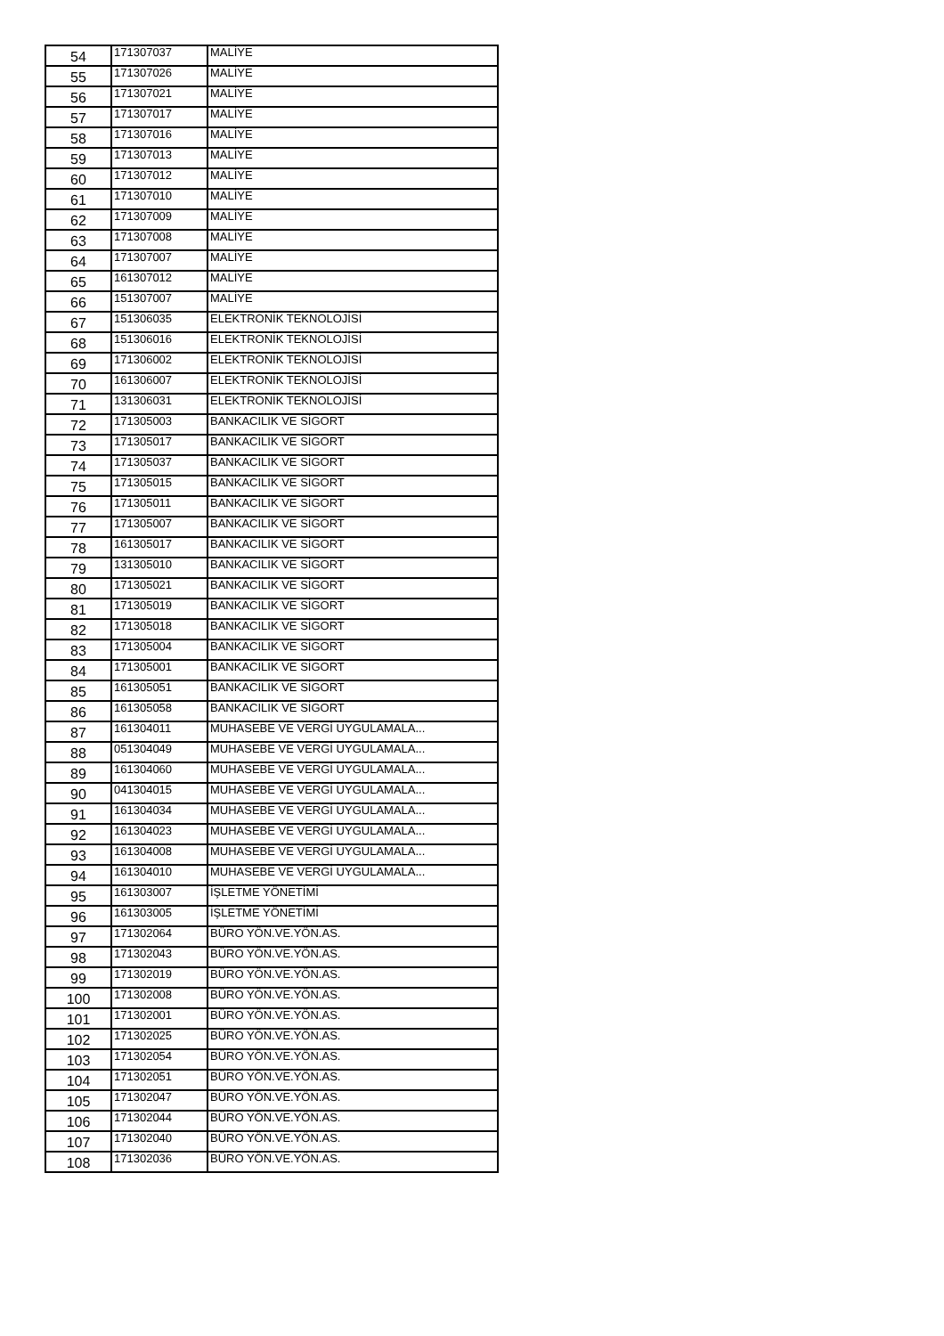| 54 | 171307037 | MALİYE |
| 55 | 171307026 | MALİYE |
| 56 | 171307021 | MALİYE |
| 57 | 171307017 | MALİYE |
| 58 | 171307016 | MALİYE |
| 59 | 171307013 | MALİYE |
| 60 | 171307012 | MALİYE |
| 61 | 171307010 | MALİYE |
| 62 | 171307009 | MALİYE |
| 63 | 171307008 | MALİYE |
| 64 | 171307007 | MALİYE |
| 65 | 161307012 | MALİYE |
| 66 | 151307007 | MALİYE |
| 67 | 151306035 | ELEKTRONİK TEKNOLOJİSİ |
| 68 | 151306016 | ELEKTRONİK TEKNOLOJİSİ |
| 69 | 171306002 | ELEKTRONİK TEKNOLOJİSİ |
| 70 | 161306007 | ELEKTRONİK TEKNOLOJİSİ |
| 71 | 131306031 | ELEKTRONİK TEKNOLOJİSİ |
| 72 | 171305003 | BANKACILIK VE SİGORT |
| 73 | 171305017 | BANKACILIK VE SİGORT |
| 74 | 171305037 | BANKACILIK VE SİGORT |
| 75 | 171305015 | BANKACILIK VE SİGORT |
| 76 | 171305011 | BANKACILIK VE SİGORT |
| 77 | 171305007 | BANKACILIK VE SİGORT |
| 78 | 161305017 | BANKACILIK VE SİGORT |
| 79 | 131305010 | BANKACILIK VE SİGORT |
| 80 | 171305021 | BANKACILIK VE SİGORT |
| 81 | 171305019 | BANKACILIK VE SİGORT |
| 82 | 171305018 | BANKACILIK VE SİGORT |
| 83 | 171305004 | BANKACILIK VE SİGORT |
| 84 | 171305001 | BANKACILIK VE SİGORT |
| 85 | 161305051 | BANKACILIK VE SİGORT |
| 86 | 161305058 | BANKACILIK VE SİGORT |
| 87 | 161304011 | MUHASEBE VE VERGİ UYGULAMALA... |
| 88 | 051304049 | MUHASEBE VE VERGİ UYGULAMALA... |
| 89 | 161304060 | MUHASEBE VE VERGİ UYGULAMALA... |
| 90 | 041304015 | MUHASEBE VE VERGİ UYGULAMALA... |
| 91 | 161304034 | MUHASEBE VE VERGİ UYGULAMALA... |
| 92 | 161304023 | MUHASEBE VE VERGİ UYGULAMALA... |
| 93 | 161304008 | MUHASEBE VE VERGİ UYGULAMALA... |
| 94 | 161304010 | MUHASEBE VE VERGİ UYGULAMALA... |
| 95 | 161303007 | İŞLETME YÖNETİMİ |
| 96 | 161303005 | İŞLETME YÖNETİMİ |
| 97 | 171302064 | BÜRO YÖN.VE.YÖN.AS. |
| 98 | 171302043 | BÜRO YÖN.VE.YÖN.AS. |
| 99 | 171302019 | BÜRO YÖN.VE.YÖN.AS. |
| 100 | 171302008 | BÜRO YÖN.VE.YÖN.AS. |
| 101 | 171302001 | BÜRO YÖN.VE.YÖN.AS. |
| 102 | 171302025 | BÜRO YÖN.VE.YÖN.AS. |
| 103 | 171302054 | BÜRO YÖN.VE.YÖN.AS. |
| 104 | 171302051 | BÜRO YÖN.VE.YÖN.AS. |
| 105 | 171302047 | BÜRO YÖN.VE.YÖN.AS. |
| 106 | 171302044 | BÜRO YÖN.VE.YÖN.AS. |
| 107 | 171302040 | BÜRO YÖN.VE.YÖN.AS. |
| 108 | 171302036 | BÜRO YÖN.VE.YÖN.AS. |